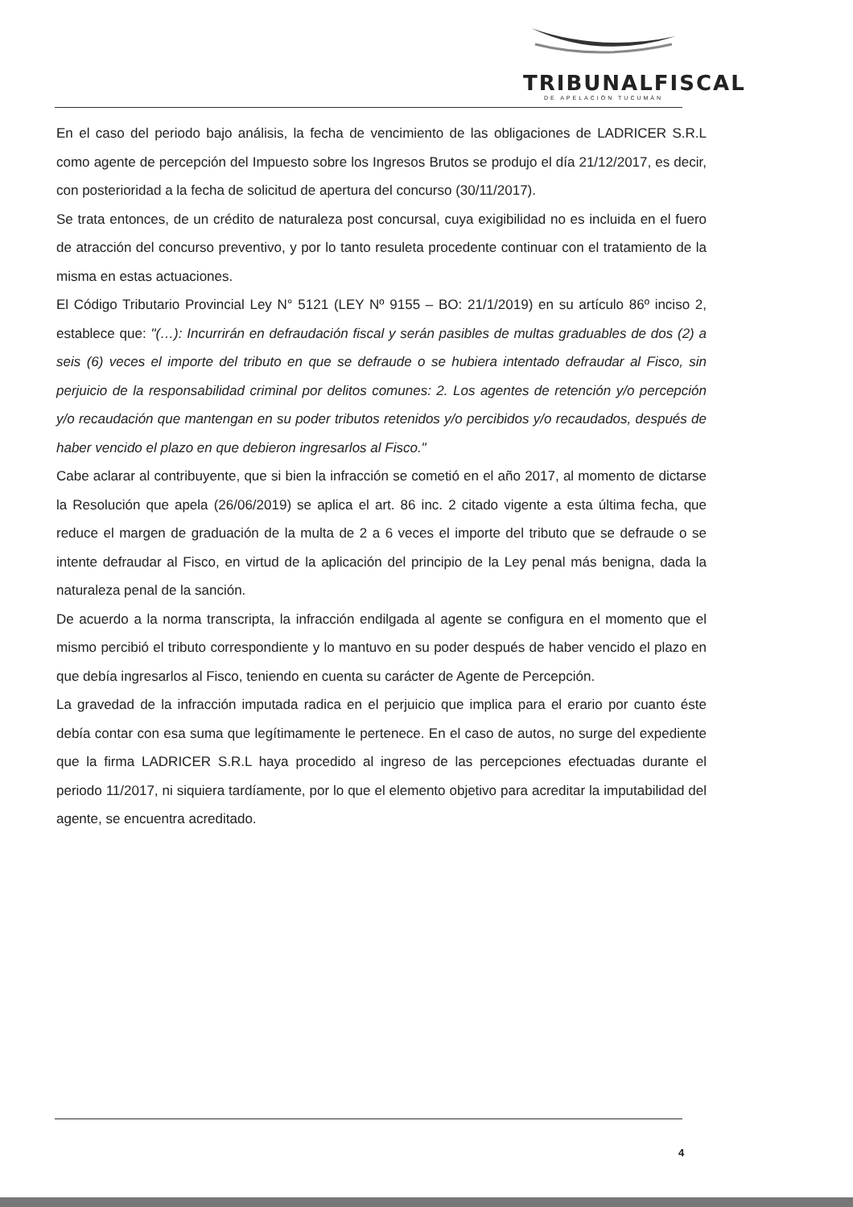TRIBUNALFISCAL
DE APELACIÓN TUCUMÁN
En el caso del periodo bajo análisis, la fecha de vencimiento de las obligaciones de LADRICER S.R.L como agente de percepción del Impuesto sobre los Ingresos Brutos se produjo el día 21/12/2017, es decir, con posterioridad a la fecha de solicitud de apertura del concurso (30/11/2017).
Se trata entonces, de un crédito de naturaleza post concursal, cuya exigibilidad no es incluida en el fuero de atracción del concurso preventivo, y por lo tanto resuleta procedente continuar con el tratamiento de la misma en estas actuaciones.
El Código Tributario Provincial Ley N° 5121 (LEY Nº 9155 – BO: 21/1/2019) en su artículo 86º inciso 2, establece que: "(…): Incurrirán en defraudación fiscal y serán pasibles de multas graduables de dos (2) a seis (6) veces el importe del tributo en que se defraude o se hubiera intentado defraudar al Fisco, sin perjuicio de la responsabilidad criminal por delitos comunes: 2. Los agentes de retención y/o percepción y/o recaudación que mantengan en su poder tributos retenidos y/o percibidos y/o recaudados, después de haber vencido el plazo en que debieron ingresarlos al Fisco."
Cabe aclarar al contribuyente, que si bien la infracción se cometió en el año 2017, al momento de dictarse la Resolución que apela (26/06/2019) se aplica el art. 86 inc. 2 citado vigente a esta última fecha, que reduce el margen de graduación de la multa de 2 a 6 veces el importe del tributo que se defraude o se intente defraudar al Fisco, en virtud de la aplicación del principio de la Ley penal más benigna, dada la naturaleza penal de la sanción.
De acuerdo a la norma transcripta, la infracción endilgada al agente se configura en el momento que el mismo percibió el tributo correspondiente y lo mantuvo en su poder después de haber vencido el plazo en que debía ingresarlos al Fisco, teniendo en cuenta su carácter de Agente de Percepción.
La gravedad de la infracción imputada radica en el perjuicio que implica para el erario por cuanto éste debía contar con esa suma que legítimamente le pertenece. En el caso de autos, no surge del expediente que la firma LADRICER S.R.L haya procedido al ingreso de las percepciones efectuadas durante el periodo 11/2017, ni siquiera tardíamente, por lo que el elemento objetivo para acreditar la imputabilidad del agente, se encuentra acreditado.
4